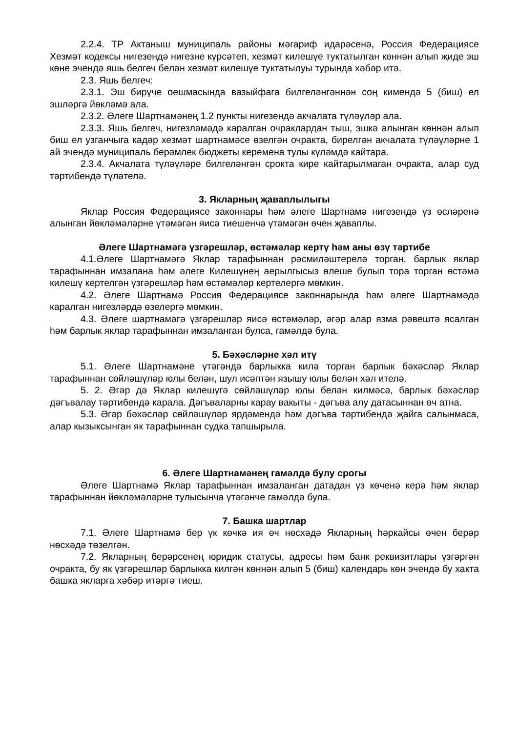2.2.4. ТР Актаныш муниципаль районы мәгариф идарәсенә, Россия Федерациясе Хезмәт кодексы нигезендә нигезне күрсәтеп, хезмәт килешүе туктатылган көннән алып җиде эш көне эчендә яшь белгеч белән хезмәт килешүе туктатылуы турында хәбәр итә.
2.3. Яшь белгеч:
2.3.1. Эш бирүче оешмасында вазыйфага билгеләнгәннән соң кимендә 5 (биш) ел эшләргә йөкләмә ала.
2.3.2. Әлеге Шартнамәнең 1.2 пункты нигезендә акчалата түләүләр ала.
2.3.3. Яшь белгеч, нигезләмәдә каралган очраклардан тыш, эшкә алынган көннән алып биш ел узганчыга кадәр хезмәт шартнамәсе өзелгән очракта, бирелгән акчалата түләүләрне 1 ай эчендә муниципаль берәмлек бюджеты керемена тулы күләмдә кайтара.
2.3.4. Акчалата түләүләре билгеләнгән срокта кире кайтарылмаган очракта, алар суд тәртибендә түләтелә.
3. Якларның җаваплылыгы
Яклар Россия Федерациясе законнары һәм әлеге Шартнамә нигезендә үз өсләренә алынган йөкләмәләрне үтәмәгән яисә тиешенчә үтәмәгән өчен җаваплы.
Әлеге Шартнамәгә үзгәрешләр, өстәмәләр кертү һәм аны өзү тәртибе
4.1.Әлеге Шартнамәгә Яклар тарафыннан рәсмиләштерелә торган, барлык яклар тарафыннан имзалана һәм әлеге Килешүнең аерылгысыз өлеше булып тора торган өстәмә килешү кертелгән үзгәрешләр һәм өстәмәләр кертелергә мөмкин.
4.2. Әлеге Шартнамә Россия Федерациясе законнарында һәм әлеге Шартнамәдә каралган нигезләрдә өзелергә мөмкин.
4.3. Әлеге шартнамәгә үзгәрешләр яисә өстәмәләр, әгәр алар язма рәвештә ясалган һәм барлык яклар тарафыннан имзаланган булса, гамәлдә була.
5. Бәхәсләрне хәл итү
5.1. Әлеге Шартнамәне үтәгәндә барлыкка килә торган барлык бәхәсләр Яклар тарафыннан сөйләшүләр юлы белән, шул исәптән язышу юлы белән хәл ителә.
5. 2. Әгәр дә Яклар килешүгә сөйләшүләр юлы белән килмәсә, барлык бәхәсләр дәгъвалау тәртибендә карала. Дәгъваларны карау вакыты - дәгъва алу датасыннан өч атна.
5.3. Әгәр бәхәсләр сөйләшүләр ярдәмендә һәм дәгъва тәртибендә җайга салынмаса, алар кызыксынган як тарафыннан судка тапшырыла.
6. Әлеге Шартнамәнең гамәлдә булу срогы
Әлеге Шартнамә Яклар тарафыннан имзаланган датадан үз көченә керә һәм яклар тарафыннан йөкләмәләрне тулысынча үтәгәнче гамәлдә була.
7. Башка шартлар
7.1. Әлеге Шартнамә бер үк көчкә ия өч нөсхәдә Якларның һәркайсы өчен берәр нөсхәдә төзелгән.
7.2. Якларның берәрсенең юридик статусы, адресы һәм банк реквизитлары үзгәргән очракта, бу як үзгәрешләр барлыкка килгән көннән алып 5 (биш) календарь көн эчендә бу хакта башка якларга хәбәр итәргә тиеш.